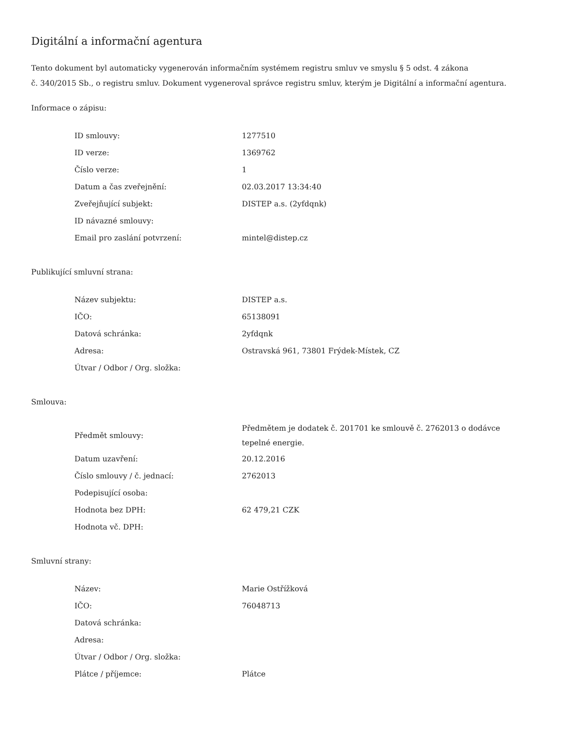Digitální a informační agentura
Tento dokument byl automaticky vygenerován informačním systémem registru smluv ve smyslu § 5 odst. 4 zákona
č. 340/2015 Sb., o registru smluv. Dokument vygeneroval správce registru smluv, kterým je Digitální a informační agentura.
Informace o zápisu:
| ID smlouvy: | 1277510 |
| ID verze: | 1369762 |
| Číslo verze: | 1 |
| Datum a čas zveřejnění: | 02.03.2017 13:34:40 |
| Zveřejňující subjekt: | DISTEP a.s. (2yfdqnk) |
| ID návazné smlouvy: | |
| Email pro zaslání potvrzení: | mintel@distep.cz |
Publikující smluvní strana:
| Název subjektu: | DISTEP a.s. |
| IČO: | 65138091 |
| Datová schránka: | 2yfdqnk |
| Adresa: | Ostravská 961, 73801 Frýdek-Místek, CZ |
| Útvar / Odbor / Org. složka: | |
Smlouva:
| Předmět smlouvy: | Předmětem je dodatek č. 201701 ke smlouvě č. 2762013 o dodávce tepelné energie. |
| Datum uzavření: | 20.12.2016 |
| Číslo smlouvy / č. jednací: | 2762013 |
| Podepisující osoba: | |
| Hodnota bez DPH: | 62 479,21 CZK |
| Hodnota vč. DPH: | |
Smluvní strany:
| Název: | Marie Ostřížková |
| IČO: | 76048713 |
| Datová schránka: | |
| Adresa: | |
| Útvar / Odbor / Org. složka: | |
| Plátce / příjemce: | Plátce |